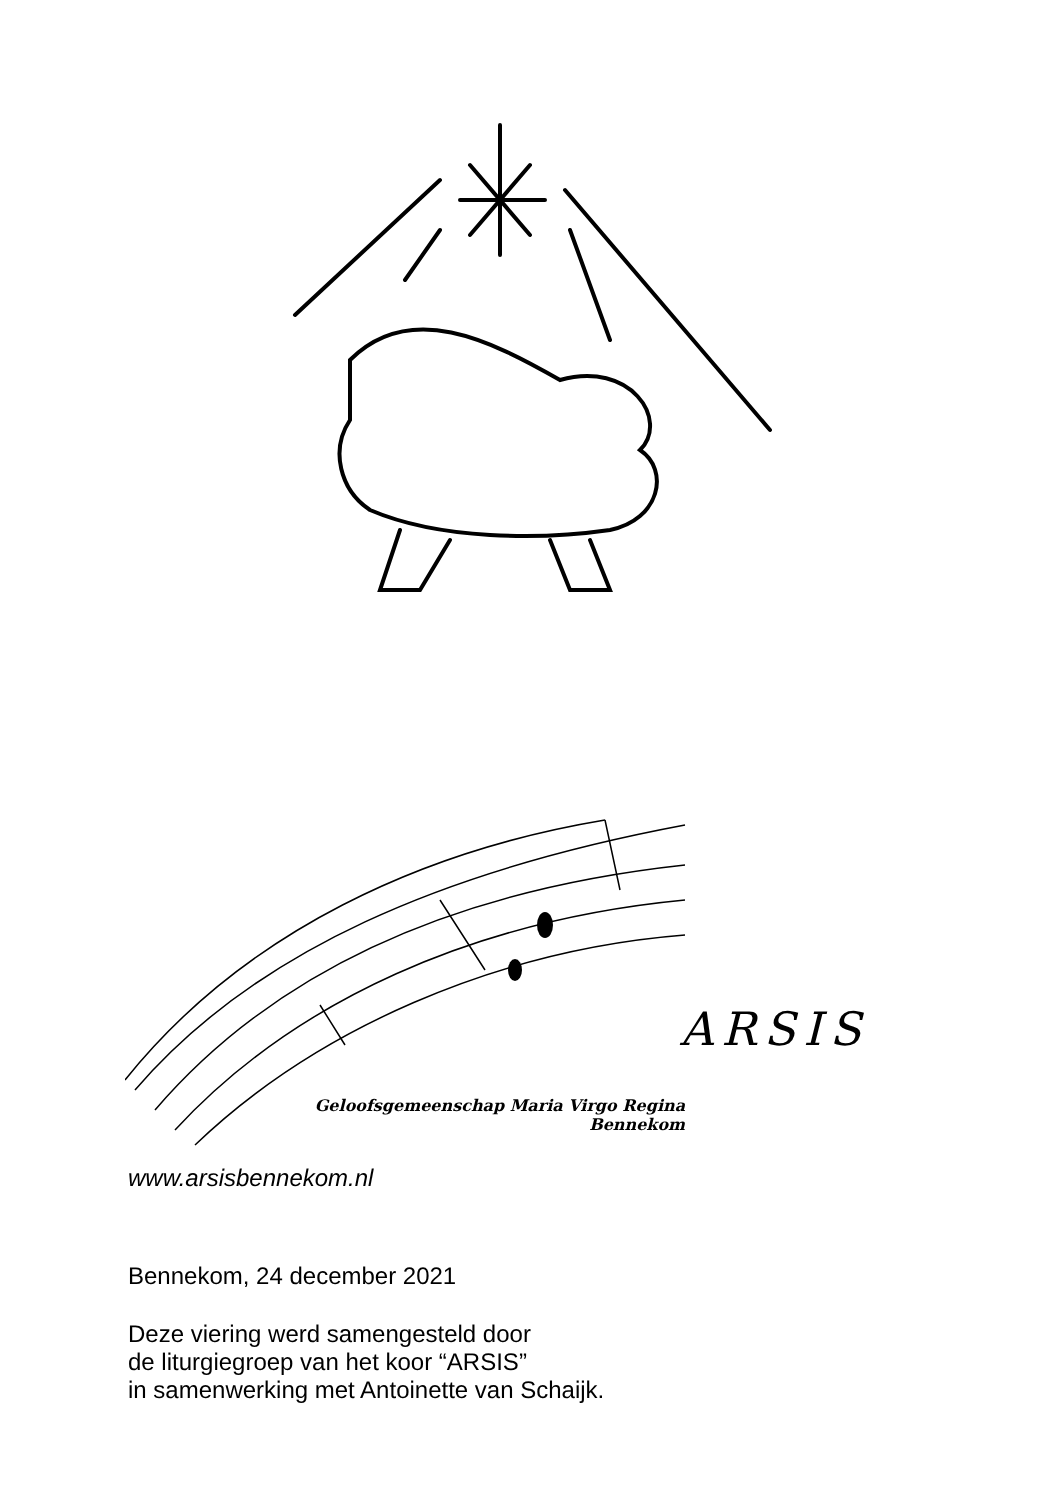ARSIS
Geloofsgemeenschap Maria Virgo Regina
Bennekom
www.arsisbennekom.nl
Bennekom, 24 december 2021
Deze viering werd samengesteld door
de liturgiegroep van het koor “ARSIS”
in samenwerking met Antoinette van Schaijk.